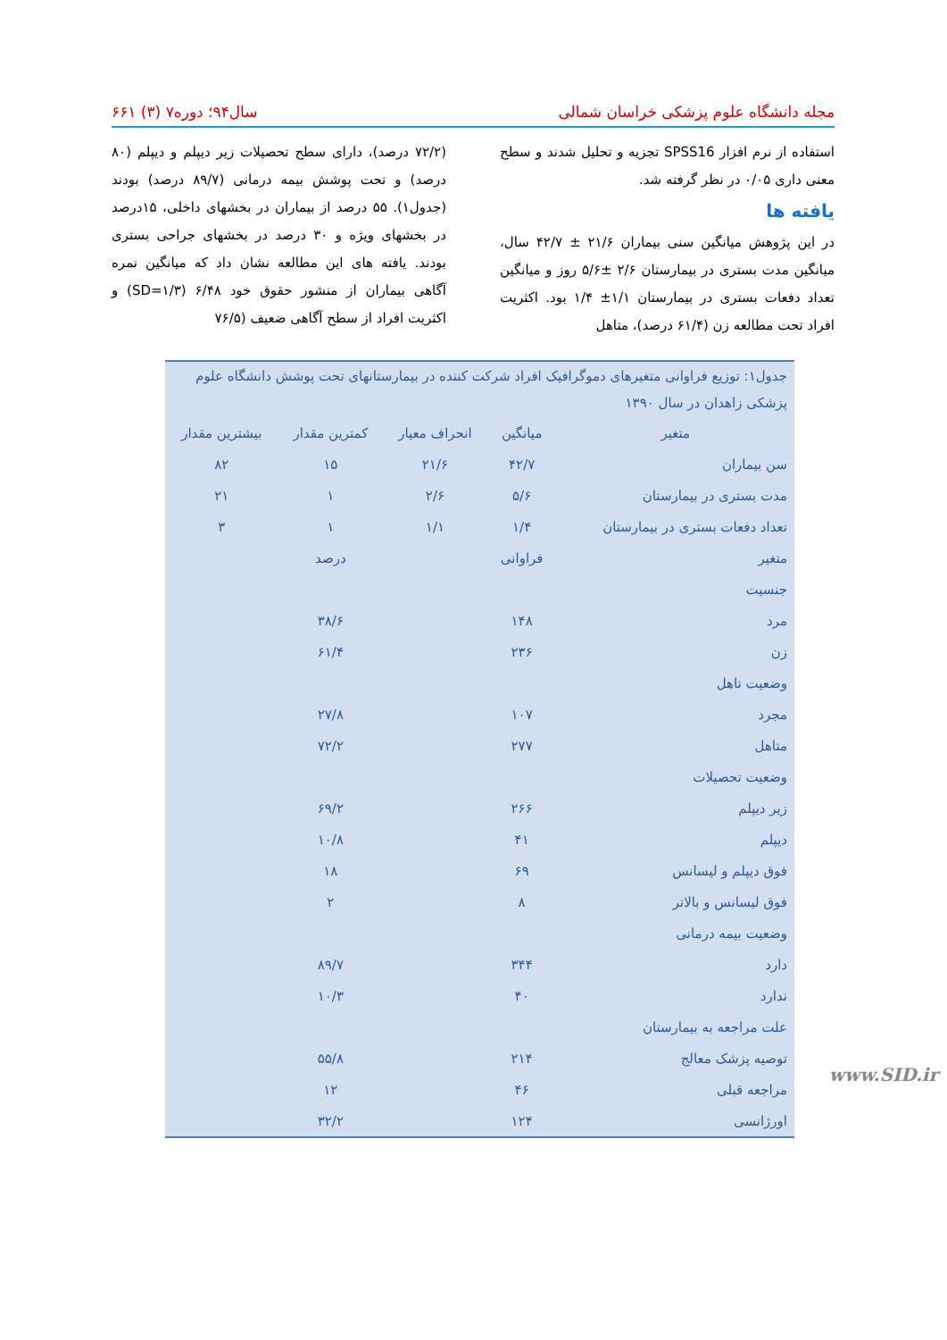مجله دانشگاه علوم پزشکی خراسان شمالی سال۹۴؛ دوره۷ (۳) ۶۶۱
استفاده از نرم افزار SPSS16 تجزیه و تحلیل شدند و سطح معنی داری ۰/۰۵ در نظر گرفته شد.
یافته ها
در این پژوهش میانگین سنی بیماران ۲۱/۶ ± ۴۲/۷ سال، میانگین مدت بستری در بیمارستان ۲/۶ ±۵/۶ روز و میانگین تعداد دفعات بستری در بیمارستان ۱/۱± ۱/۴ بود. اکثریت افراد تحت مطالعه زن (۶۱/۴ درصد)، متاهل
(۷۲/۲ درصد)، دارای سطح تحصیلات زیر دیپلم و دیپلم (۸۰ درصد) و تحت پوشش بیمه درمانی (۸۹/۷ درصد) بودند (جدول۱). ۵۵ درصد از بیماران در بخشهای داخلی، ۱۵درصد در بخشهای ویژه و ۳۰ درصد در بخشهای جراحی بستری بودند. یافته های این مطالعه نشان داد که میانگین نمره آگاهی بیماران از منشور حقوق خود ۶/۴۸ (SD=۱/۳) و اکثریت افراد از سطح آگاهی ضعیف (۷۶/۵
| جدول۱: توزیع فراوانی متغیرهای دموگرافیک افراد شرکت کننده در بیمارستانهای تحت پوشش دانشگاه علوم پزشکی زاهدان در سال ۱۳۹۰ | | | | |
| متغیر | میانگین | انحراف معیار | کمترین مقدار | بیشترین مقدار |
| سن بیماران | ۴۲/۷ | ۲۱/۶ | ۱۵ | ۸۲ |
| مدت بستری در بیمارستان | ۵/۶ | ۲/۶ | ۱ | ۲۱ |
| تعداد دفعات بستری در بیمارستان | ۱/۴ | ۱/۱ | ۱ | ۳ |
| متغیر | فراوانی | | درصد | |
| جنسیت | | | | |
| مرد | ۱۴۸ | | ۳۸/۶ | |
| زن | ۲۳۶ | | ۶۱/۴ | |
| وضعیت تاهل | | | | |
| مجرد | ۱۰۷ | | ۲۷/۸ | |
| متاهل | ۲۷۷ | | ۷۲/۲ | |
| وضعیت تحصیلات | | | | |
| زیر دیپلم | ۲۶۶ | | ۶۹/۲ | |
| دیپلم | ۴۱ | | ۱۰/۸ | |
| فوق دیپلم و لیسانس | ۶۹ | | ۱۸ | |
| فوق لیسانس و بالاتر | ۸ | | ۲ | |
| وضعیت بیمه درمانی | | | | |
| دارد | ۳۴۴ | | ۸۹/۷ | |
| ندارد | ۴۰ | | ۱۰/۳ | |
| علت مراجعه به بیمارستان | | | | |
| توصیه پزشک معالج | ۲۱۴ | | ۵۵/۸ | |
| مراجعه قبلی | ۴۶ | | ۱۲ | |
| اورژانسی | ۱۲۴ | | ۳۲/۲ | |
www.SID.ir